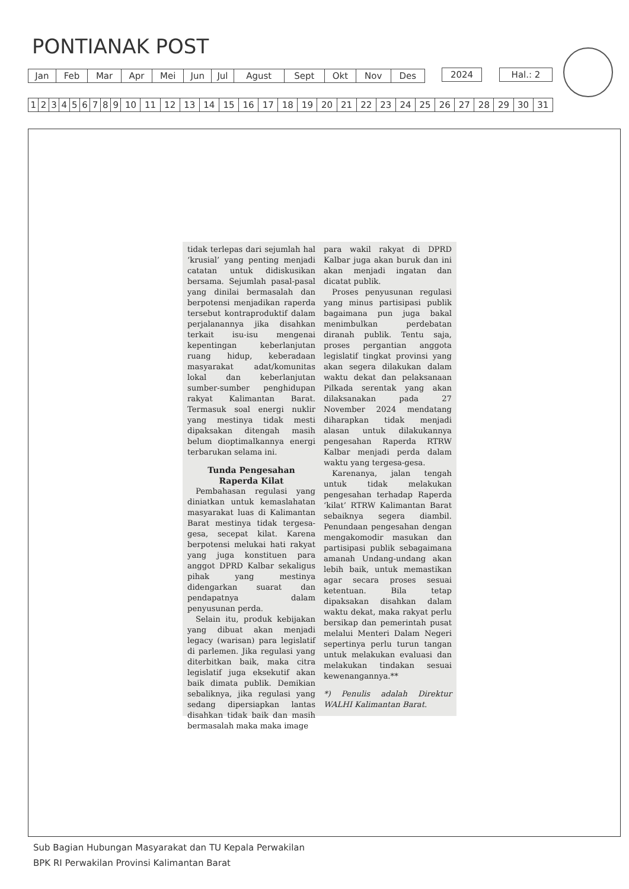PONTIANAK POST
| Jan | Feb | Mar | Apr | Mei | Jun | Jul | Agust | Sept | Okt | Nov | Des |
| 2024 |
| Hal.: 2 |
| 1 | 2 | 3 | 4 | 5 | 6 | 7 | 8 | 9 | 10 | 11 | 12 | 13 | 14 | 15 | 16 | 17 | 18 | 19 | 20 | 21 | 22 | 23 | 24 | 25 | 26 | 27 | 28 | 29 | 30 | 31 |
tidak terlepas dari sejumlah hal ‘krusial’ yang penting menjadi catatan untuk didiskusikan bersama. Sejumlah pasal-pasal yang dinilai bermasalah dan berpotensi menjadikan raperda tersebut kontraproduktif dalam perjalanannya jika disahkan terkait isu-isu mengenai kepentingan keberlanjutan ruang hidup, keberadaan masyarakat adat/komunitas lokal dan keberlanjutan sumber-sumber penghidupan rakyat Kalimantan Barat. Termasuk soal energi nuklir yang mestinya tidak mesti dipaksakan ditengah masih belum dioptimalkannya energi terbarukan selama ini.
Tunda Pengesahan Raperda Kilat
Pembahasan regulasi yang diniatkan untuk kemaslahatan masyarakat luas di Kalimantan Barat mestinya tidak tergesa-gesa, secepat kilat. Karena berpotensi melukai hati rakyat yang juga konstituen para anggot DPRD Kalbar sekaligus pihak yang mestinya didengarkan suarat dan pendapatnya dalam penyusunan perda.
Selain itu, produk kebijakan yang dibuat akan menjadi legacy (warisan) para legislatif di parlemen. Jika regulasi yang diterbitkan baik, maka citra legislatif juga eksekutif akan baik dimata publik. Demikian sebaliknya, jika regulasi yang sedang dipersiapkan lantas disahkan tidak baik dan masih bermasalah maka maka image
para wakil rakyat di DPRD Kalbar juga akan buruk dan ini akan menjadi ingatan dan dicatat publik.
Proses penyusunan regulasi yang minus partisipasi publik bagaimana pun juga bakal menimbulkan perdebatan diranah publik. Tentu saja, proses pergantian anggota legislatif tingkat provinsi yang akan segera dilakukan dalam waktu dekat dan pelaksanaan Pilkada serentak yang akan dilaksanakan pada 27 November 2024 mendatang diharapkan tidak menjadi alasan untuk dilakukannya pengesahan Raperda RTRW Kalbar menjadi perda dalam waktu yang tergesa-gesa.
Karenanya, jalan tengah untuk tidak melakukan pengesahan terhadap Raperda ‘kilat’ RTRW Kalimantan Barat sebaiknya segera diambil. Penundaan pengesahan dengan mengakomodir masukan dan partisipasi publik sebagaimana amanah Undang-undang akan lebih baik, untuk memastikan agar secara proses sesuai ketentuan. Bila tetap dipaksakan disahkan dalam waktu dekat, maka rakyat perlu bersikap dan pemerintah pusat melalui Menteri Dalam Negeri sepertinya perlu turun tangan untuk melakukan evaluasi dan melakukan tindakan sesuai kewenangannya.**
*) Penulis adalah Direktur WALHI Kalimantan Barat.
Sub Bagian Hubungan Masyarakat dan TU Kepala Perwakilan
BPK RI Perwakilan Provinsi Kalimantan Barat